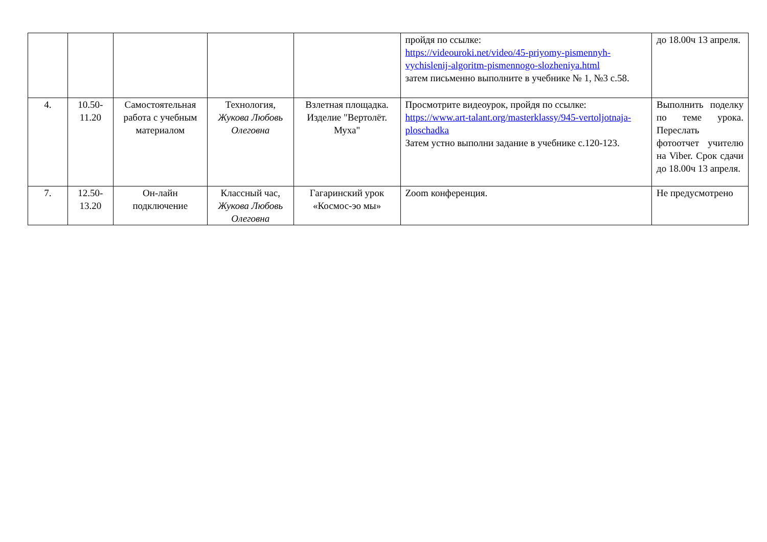| | | | | | пройдя по ссылке: https://videouroki.net/video/45-priyomy-pismennyh-vychislenij-algoritm-pismennogo-slozheniya.html затем письменно выполните в учебнике № 1, №3 с.58. | до 18.00ч 13 апреля. |
| 4. | 10.50-11.20 | Самостоятельная работа с учебным материалом | Технология, Жукова Любовь Олеговна | Взлетная площадка. Изделие "Вертолёт. Муха" | Просмотрите видеоурок, пройдя по ссылке: https://www.art-talant.org/masterklassy/945-vertoljotnaja-ploschadka Затем устно выполни задание в учебнике с.120-123. | Выполнить поделку по теме урока. Переслать фотоотчет учителю на Viber. Срок сдачи до 18.00ч 13 апреля. |
| 7. | 12.50-13.20 | Он-лайн подключение | Классный час, Жукова Любовь Олеговна | Гагаринский урок «Космос-эо мы» | Zoom конференция. | Не предусмотрено |